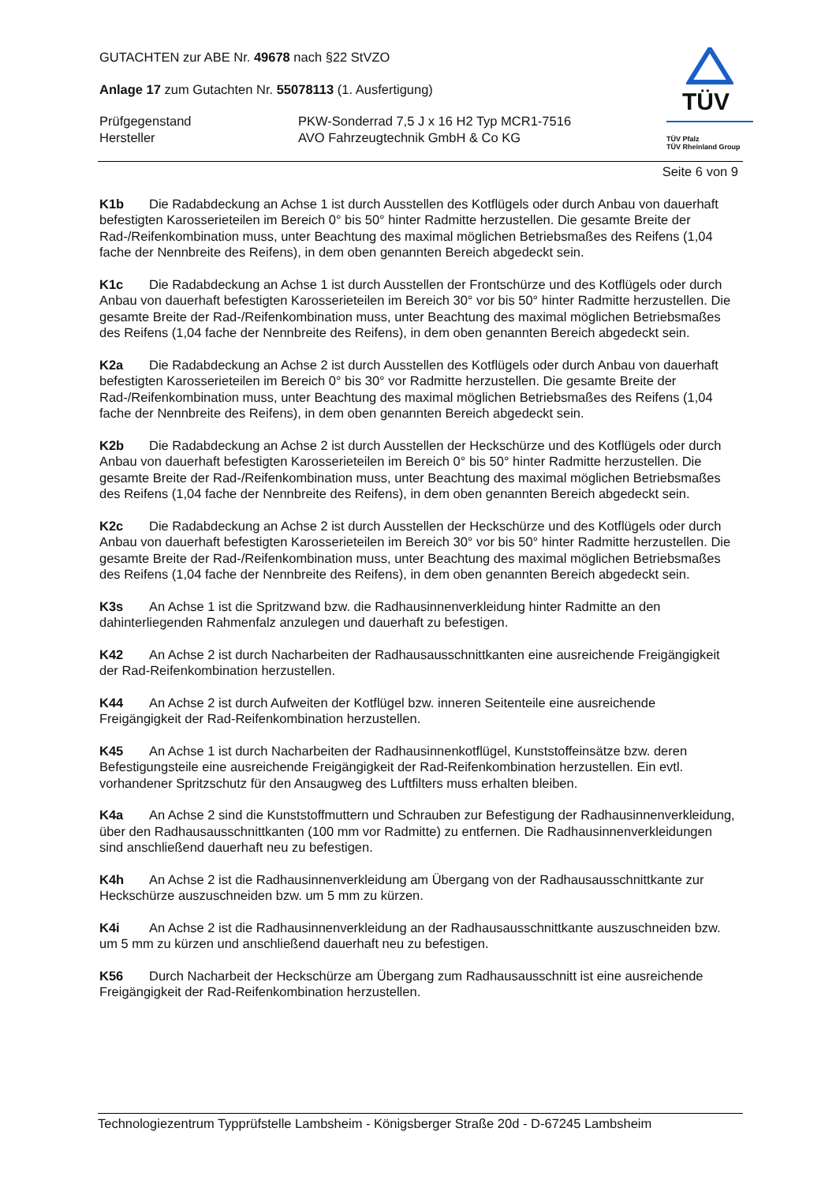GUTACHTEN zur ABE Nr. 49678 nach §22 StVZO
Anlage 17 zum Gutachten Nr. 55078113 (1. Ausfertigung)
Prüfgegenstand
Hersteller
PKW-Sonderrad 7,5 J x 16 H2 Typ MCR1-7516
AVO Fahrzeugtechnik GmbH & Co KG
TÜV
TÜV Pfalz
TÜV Rheinland Group
Seite 6 von 9
K1b Die Radabdeckung an Achse 1 ist durch Ausstellen des Kotflügels oder durch Anbau von dauerhaft befestigten Karosserieteilen im Bereich 0° bis 50° hinter Radmitte herzustellen. Die gesamte Breite der Rad-/Reifenkombination muss, unter Beachtung des maximal möglichen Betriebsmaßes des Reifens (1,04 fache der Nennbreite des Reifens), in dem oben genannten Bereich abgedeckt sein.
K1c Die Radabdeckung an Achse 1 ist durch Ausstellen der Frontschürze und des Kotflügels oder durch Anbau von dauerhaft befestigten Karosserieteilen im Bereich 30° vor bis 50° hinter Radmitte herzustellen. Die gesamte Breite der Rad-/Reifenkombination muss, unter Beachtung des maximal möglichen Betriebsmaßes des Reifens (1,04 fache der Nennbreite des Reifens), in dem oben genannten Bereich abgedeckt sein.
K2a Die Radabdeckung an Achse 2 ist durch Ausstellen des Kotflügels oder durch Anbau von dauerhaft befestigten Karosserieteilen im Bereich 0° bis 30° vor Radmitte herzustellen. Die gesamte Breite der Rad-/Reifenkombination muss, unter Beachtung des maximal möglichen Betriebsmaßes des Reifens (1,04 fache der Nennbreite des Reifens), in dem oben genannten Bereich abgedeckt sein.
K2b Die Radabdeckung an Achse 2 ist durch Ausstellen der Heckschürze und des Kotflügels oder durch Anbau von dauerhaft befestigten Karosserieteilen im Bereich 0° bis 50° hinter Radmitte herzustellen. Die gesamte Breite der Rad-/Reifenkombination muss, unter Beachtung des maximal möglichen Betriebsmaßes des Reifens (1,04 fache der Nennbreite des Reifens), in dem oben genannten Bereich abgedeckt sein.
K2c Die Radabdeckung an Achse 2 ist durch Ausstellen der Heckschürze und des Kotflügels oder durch Anbau von dauerhaft befestigten Karosserieteilen im Bereich 30° vor bis 50° hinter Radmitte herzustellen. Die gesamte Breite der Rad-/Reifenkombination muss, unter Beachtung des maximal möglichen Betriebsmaßes des Reifens (1,04 fache der Nennbreite des Reifens), in dem oben genannten Bereich abgedeckt sein.
K3s An Achse 1 ist die Spritzwand bzw. die Radhausinnenverkleidung hinter Radmitte an den dahinterliegenden Rahmenfalz anzulegen und dauerhaft zu befestigen.
K42 An Achse 2 ist durch Nacharbeiten der Radhausausschnittkanten eine ausreichende Freigängigkeit der Rad-Reifenkombination herzustellen.
K44 An Achse 2 ist durch Aufweiten der Kotflügel bzw. inneren Seitenteile eine ausreichende Freigängigkeit der Rad-Reifenkombination herzustellen.
K45 An Achse 1 ist durch Nacharbeiten der Radhausinnenkotflügel, Kunststoffeinsätze bzw. deren Befestigungsteile eine ausreichende Freigängigkeit der Rad-Reifenkombination herzustellen. Ein evtl. vorhandener Spritzschutz für den Ansaugweg des Luftfilters muss erhalten bleiben.
K4a An Achse 2 sind die Kunststoffmuttern und Schrauben zur Befestigung der Radhausinnenverkleidung, über den Radhausausschnittkanten (100 mm vor Radmitte) zu entfernen. Die Radhausinnenverkleidungen sind anschließend dauerhaft neu zu befestigen.
K4h An Achse 2 ist die Radhausinnenverkleidung am Übergang von der Radhausausschnittkante zur Heckschürze auszuschneiden bzw. um 5 mm zu kürzen.
K4i An Achse 2 ist die Radhausinnenverkleidung an der Radhausausschnittkante auszuschneiden bzw. um 5 mm zu kürzen und anschließend dauerhaft neu zu befestigen.
K56 Durch Nacharbeit der Heckschürze am Übergang zum Radhausausschnitt ist eine ausreichende Freigängigkeit der Rad-Reifenkombination herzustellen.
Technologiezentrum Typprüfstelle Lambsheim - Königsberger Straße 20d - D-67245 Lambsheim